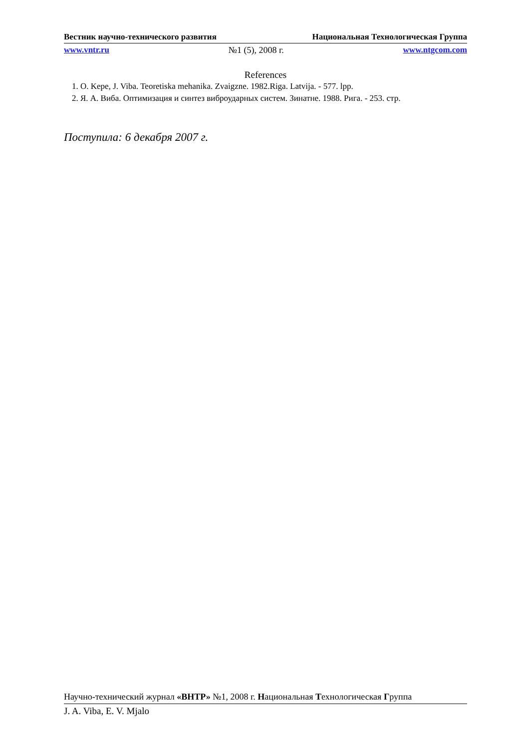Вестник научно-технического развития Национальная Технологическая Группа
www.vntr.ru №1 (5), 2008 г. www.ntgcom.com
References
1. O. Kepe, J. Viba. Teoretiska mehanika. Zvaigzne. 1982.Riga. Latvija. - 577. lpp.
2. Я. А. Виба. Оптимизация и синтез виброударных систем. Зинатне. 1988. Рига. - 253. стр.
Поступила: 6 декабря 2007 г.
Научно-технический журнал «ВНТР» №1, 2008 г. Национальная Технологическая Группа
J. A. Viba, E. V. Mjalo